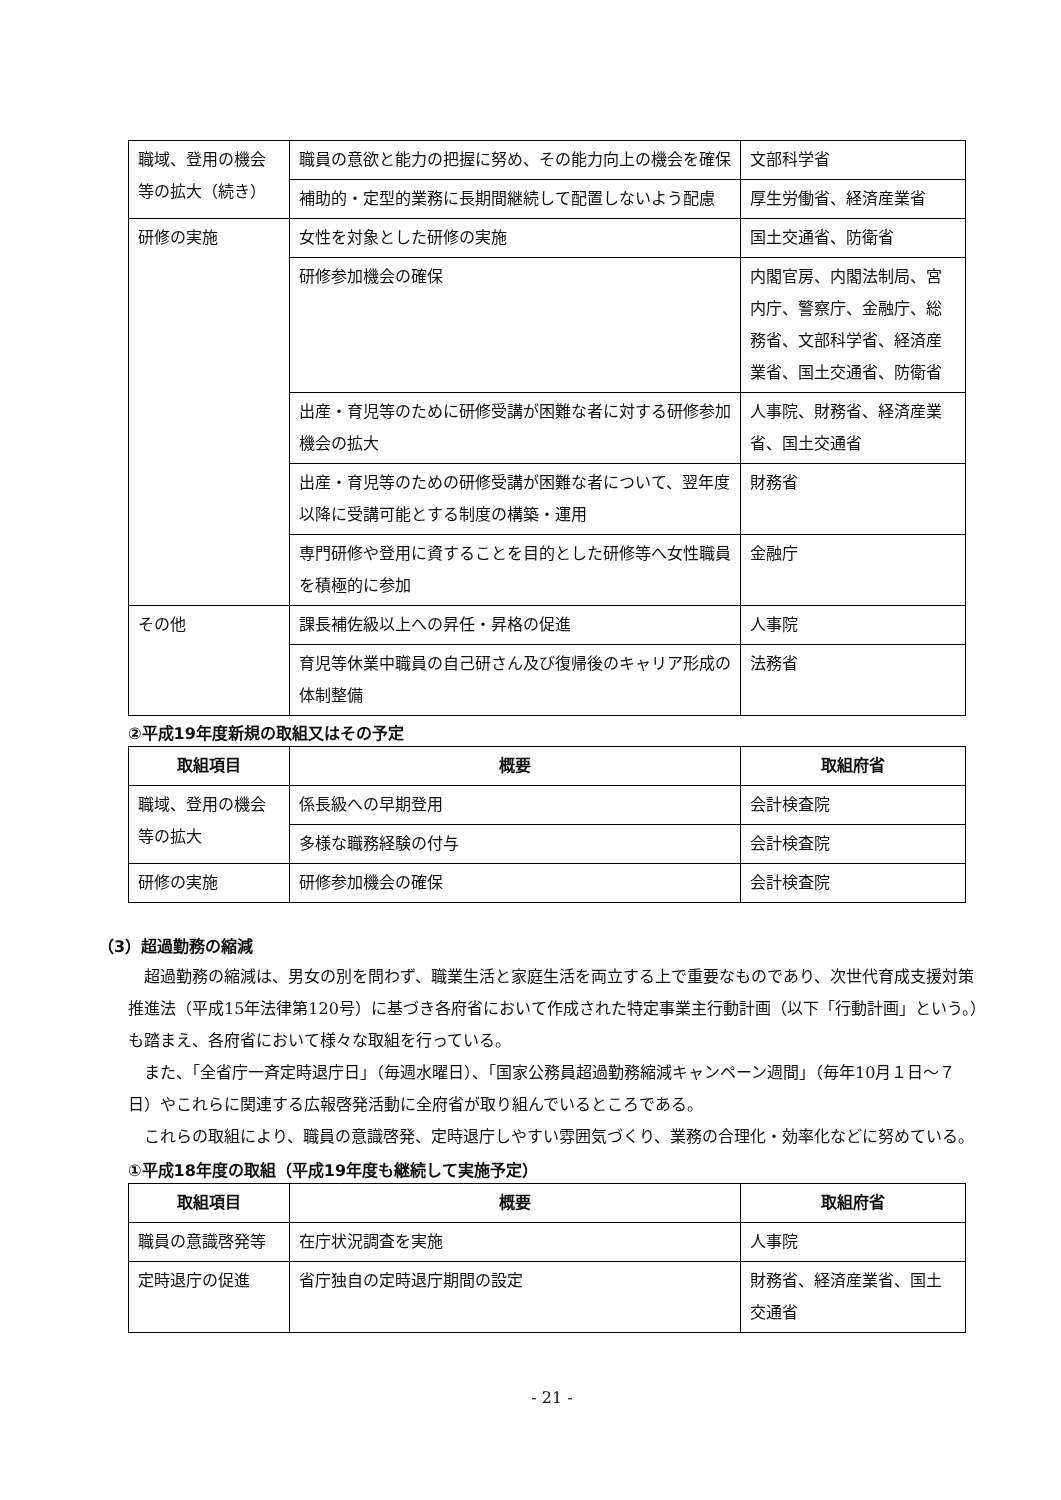| 職域、登用の機会等の拡大（続き） | 職員の意欲と能力の把握に努め、その能力向上の機会を確保 | 文部科学省 |
| | 補助的・定型的業務に長期間継続して配置しないよう配慮 | 厚生労働省、経済産業省 |
| 研修の実施 | 女性を対象とした研修の実施 | 国土交通省、防衛省 |
| | 研修参加機会の確保 | 内閣官房、内閣法制局、宮内庁、警察庁、金融庁、総務省、文部科学省、経済産業省、国土交通省、防衛省 |
| | 出産・育児等のために研修受講が困難な者に対する研修参加機会の拡大 | 人事院、財務省、経済産業省、国土交通省 |
| | 出産・育児等のための研修受講が困難な者について、翌年度以降に受講可能とする制度の構築・運用 | 財務省 |
| | 専門研修や登用に資することを目的とした研修等へ女性職員を積極的に参加 | 金融庁 |
| その他 | 課長補佐級以上への昇任・昇格の促進 | 人事院 |
| | 育児等休業中職員の自己研さん及び復帰後のキャリア形成の体制整備 | 法務省 |
②平成19年度新規の取組又はその予定
| 取組項目 | 概要 | 取組府省 |
| --- | --- | --- |
| 職域、登用の機会等の拡大 | 係長級への早期登用 | 会計検査院 |
| | 多様な職務経験の付与 | 会計検査院 |
| 研修の実施 | 研修参加機会の確保 | 会計検査院 |
（3）超過勤務の縮減
超過勤務の縮減は、男女の別を問わず、職業生活と家庭生活を両立する上で重要なものであり、次世代育成支援対策推進法（平成15年法律第120号）に基づき各府省において作成された特定事業主行動計画（以下「行動計画」という。）も踏まえ、各府省において様々な取組を行っている。
また、「全省庁一斉定時退庁日」（毎週水曜日）、「国家公務員超過勤務縮減キャンペーン週間」（毎年10月１日～７日）やこれらに関連する広報啓発活動に全府省が取り組んでいるところである。
これらの取組により、職員の意識啓発、定時退庁しやすい雰囲気づくり、業務の合理化・効率化などに努めている。
①平成18年度の取組（平成19年度も継続して実施予定）
| 取組項目 | 概要 | 取組府省 |
| --- | --- | --- |
| 職員の意識啓発等 | 在庁状況調査を実施 | 人事院 |
| 定時退庁の促進 | 省庁独自の定時退庁期間の設定 | 財務省、経済産業省、国土交通省 |
- 21 -